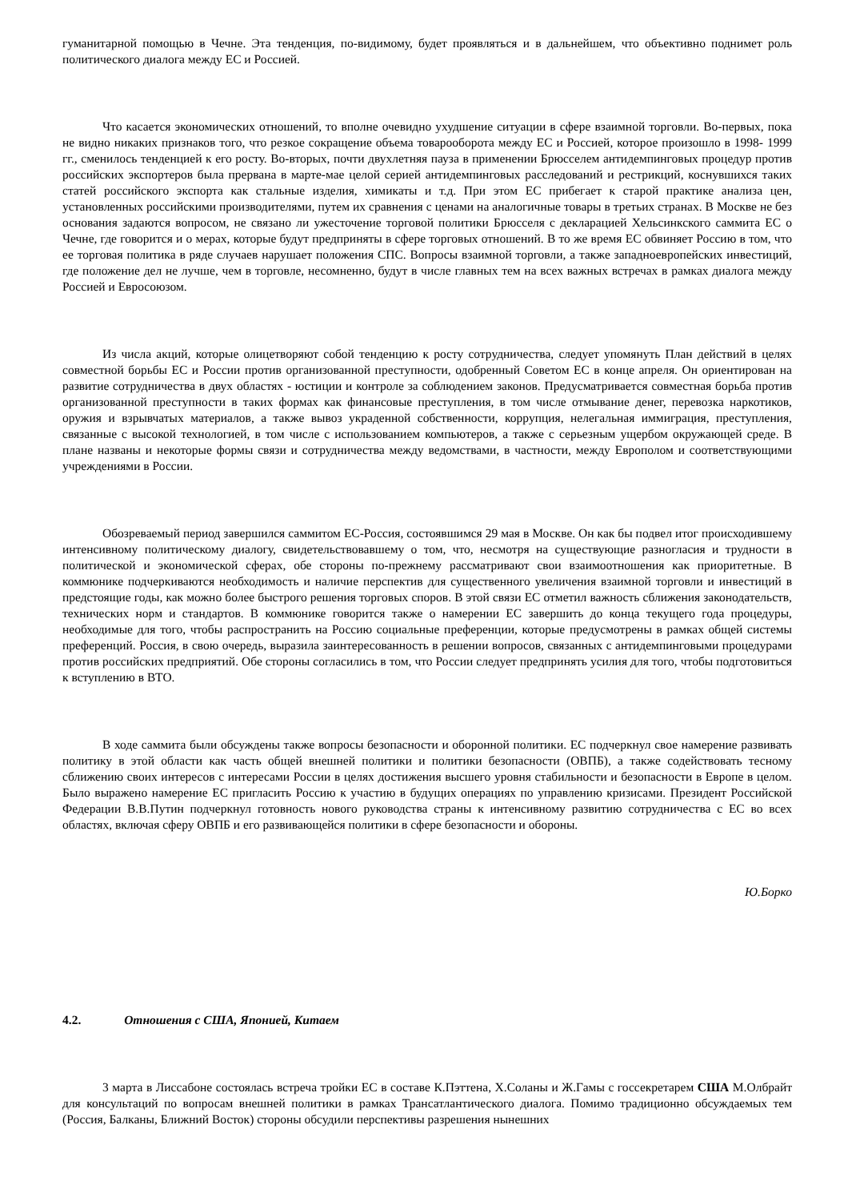гуманитарной помощью в Чечне. Эта тенденция, по-видимому, будет проявляться и в дальнейшем, что объективно поднимет роль политического диалога между ЕС и Россией.
Что касается экономических отношений, то вполне очевидно ухудшение ситуации в сфере взаимной торговли. Во-первых, пока не видно никаких признаков того, что резкое сокращение объема товарооборота между ЕС и Россией, которое произошло в 1998- 1999 гг., сменилось тенденцией к его росту. Во-вторых, почти двухлетняя пауза в применении Брюсселем антидемпинговых процедур против российских экспортеров была прервана в марте-мае целой серией антидемпинговых расследований и рестрикций, коснувшихся таких статей российского экспорта как стальные изделия, химикаты и т.д. При этом ЕС прибегает к старой практике анализа цен, установленных российскими производителями, путем их сравнения с ценами на аналогичные товары в третьих странах. В Москве не без основания задаются вопросом, не связано ли ужесточение торговой политики Брюсселя с декларацией Хельсинкского саммита ЕС о Чечне, где говорится и о мерах, которые будут предприняты в сфере торговых отношений. В то же время ЕС обвиняет Россию в том, что ее торговая политика в ряде случаев нарушает положения СПС. Вопросы взаимной торговли, а также западноевропейских инвестиций, где положение дел не лучше, чем в торговле, несомненно, будут в числе главных тем на всех важных встречах в рамках диалога между Россией и Евросоюзом.
Из числа акций, которые олицетворяют собой тенденцию к росту сотрудничества, следует упомянуть План действий в целях совместной борьбы ЕС и России против организованной преступности, одобренный Советом ЕС в конце апреля. Он ориентирован на развитие сотрудничества в двух областях - юстиции и контроле за соблюдением законов. Предусматривается совместная борьба против организованной преступности в таких формах как финансовые преступления, в том числе отмывание денег, перевозка наркотиков, оружия и взрывчатых материалов, а также вывоз украденной собственности, коррупция, нелегальная иммиграция, преступления, связанные с высокой технологией, в том числе с использованием компьютеров, а также с серьезным ущербом окружающей среде. В плане названы и некоторые формы связи и сотрудничества между ведомствами, в частности, между Европолом и соответствующими учреждениями в России.
Обозреваемый период завершился саммитом ЕС-Россия, состоявшимся 29 мая в Москве. Он как бы подвел итог происходившему интенсивному политическому диалогу, свидетельствовавшему о том, что, несмотря на существующие разногласия и трудности в политической и экономической сферах, обе стороны по-прежнему рассматривают свои взаимоотношения как приоритетные. В коммюнике подчеркиваются необходимость и наличие перспектив для существенного увеличения взаимной торговли и инвестиций в предстоящие годы, как можно более быстрого решения торговых споров. В этой связи ЕС отметил важность сближения законодательств, технических норм и стандартов. В коммюнике говорится также о намерении ЕС завершить до конца текущего года процедуры, необходимые для того, чтобы распространить на Россию социальные преференции, которые предусмотрены в рамках общей системы преференций. Россия, в свою очередь, выразила заинтересованность в решении вопросов, связанных с антидемпинговыми процедурами против российских предприятий. Обе стороны согласились в том, что России следует предпринять усилия для того, чтобы подготовиться к вступлению в ВТО.
В ходе саммита были обсуждены также вопросы безопасности и оборонной политики. ЕС подчеркнул свое намерение развивать политику в этой области как часть общей внешней политики и политики безопасности (ОВПБ), а также содействовать тесному сближению своих интересов с интересами России в целях достижения высшего уровня стабильности и безопасности в Европе в целом. Было выражено намерение ЕС пригласить Россию к участию в будущих операциях по управлению кризисами. Президент Российской Федерации В.В.Путин подчеркнул готовность нового руководства страны к интенсивному развитию сотрудничества с ЕС во всех областях, включая сферу ОВПБ и его развивающейся политики в сфере безопасности и обороны.
Ю.Борко
4.2. Отношения с США, Японией, Китаем
3 марта в Лиссабоне состоялась встреча тройки ЕС в составе К.Пэттена, Х.Соланы и Ж.Гамы с госсекретарем США М.Олбрайт для консультаций по вопросам внешней политики в рамках Трансатлантического диалога. Помимо традиционно обсуждаемых тем (Россия, Балканы, Ближний Восток) стороны обсудили перспективы разрешения нынешних